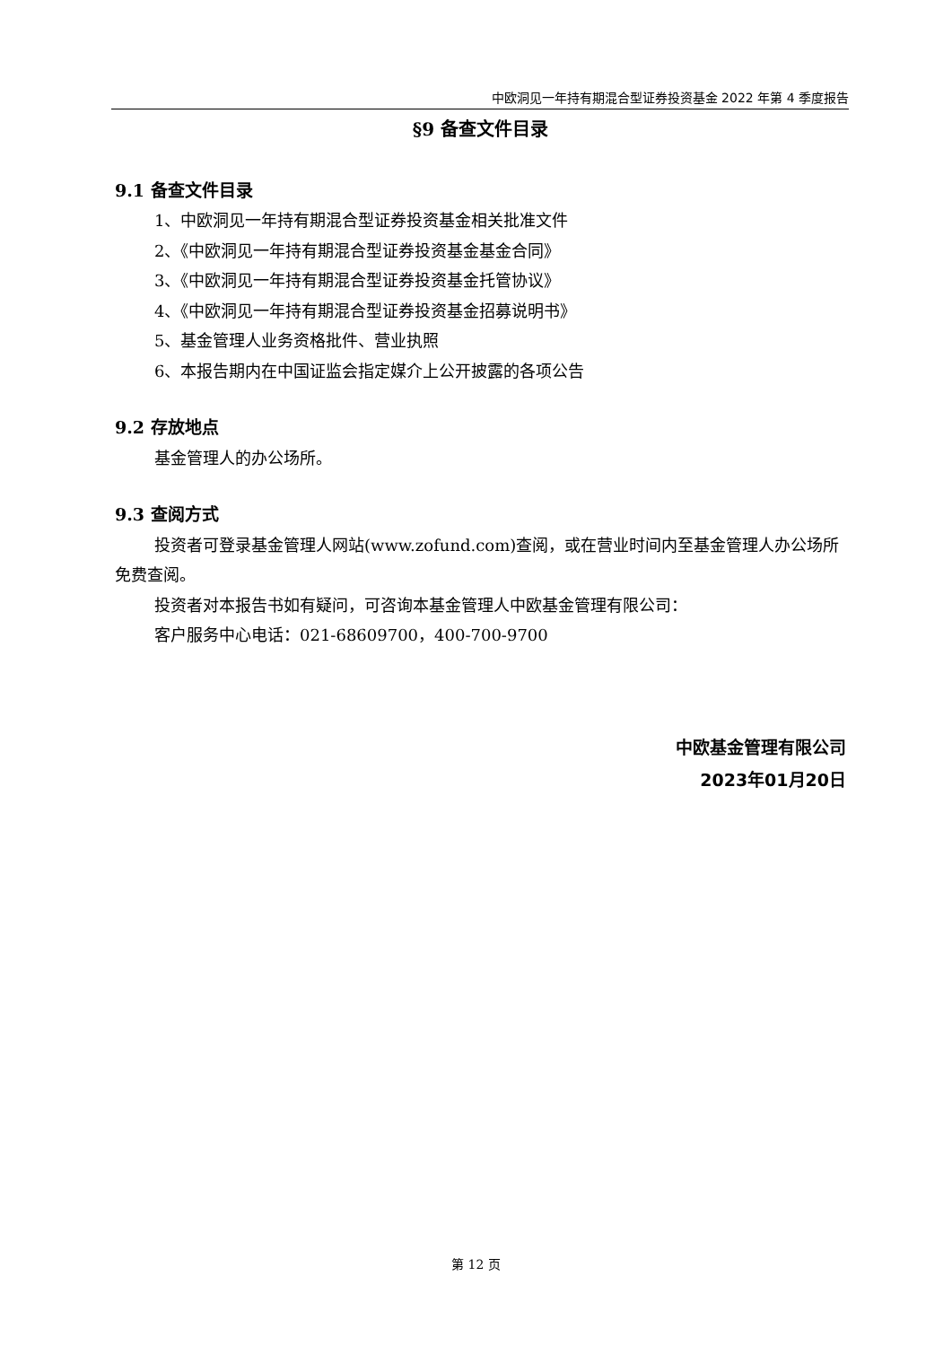中欧洞见一年持有期混合型证券投资基金 2022 年第 4 季度报告
§9 备查文件目录
9.1 备查文件目录
1、中欧洞见一年持有期混合型证券投资基金相关批准文件
2、《中欧洞见一年持有期混合型证券投资基金基金合同》
3、《中欧洞见一年持有期混合型证券投资基金托管协议》
4、《中欧洞见一年持有期混合型证券投资基金招募说明书》
5、基金管理人业务资格批件、营业执照
6、本报告期内在中国证监会指定媒介上公开披露的各项公告
9.2 存放地点
基金管理人的办公场所。
9.3 查阅方式
投资者可登录基金管理人网站(www.zofund.com)查阅，或在营业时间内至基金管理人办公场所免费查阅。
投资者对本报告书如有疑问，可咨询本基金管理人中欧基金管理有限公司：
客户服务中心电话：021-68609700，400-700-9700
中欧基金管理有限公司
2023年01月20日
第 12 页